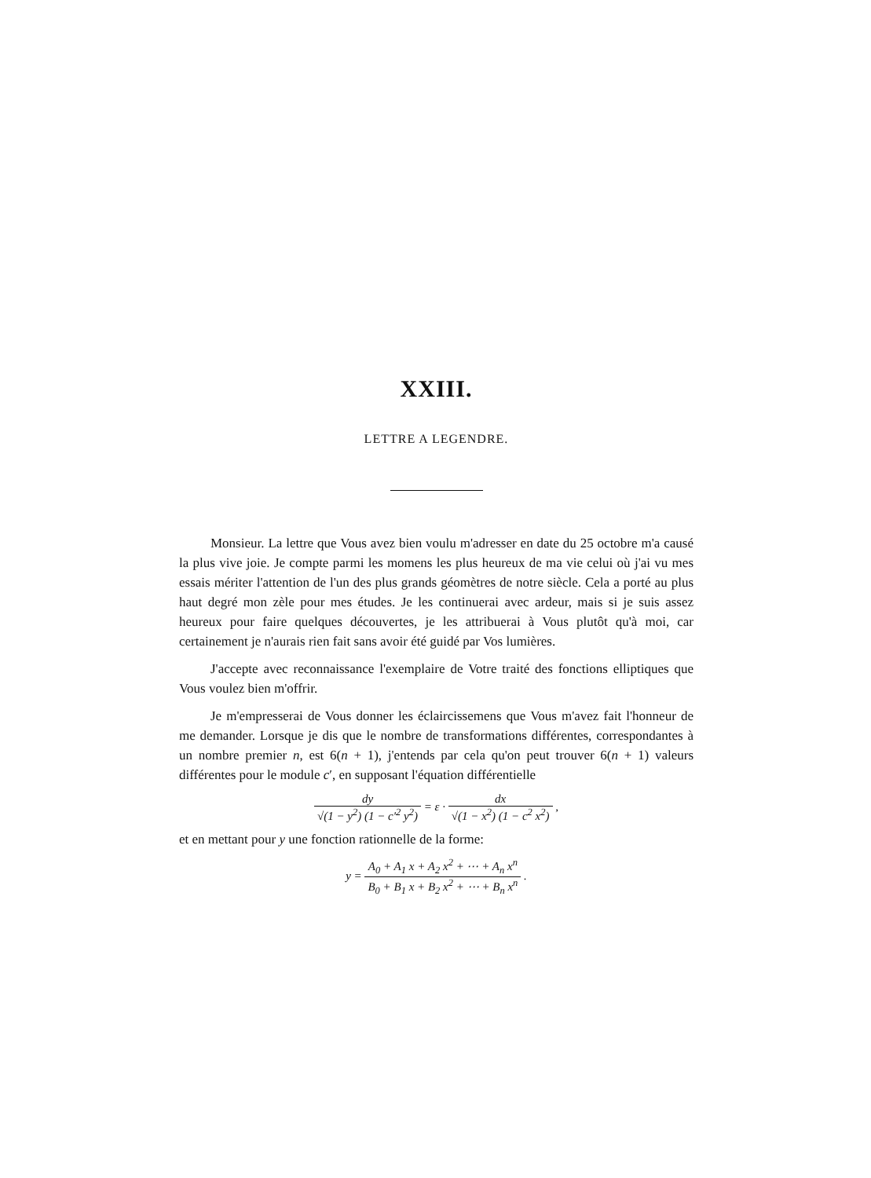XXIII.
LETTRE A LEGENDRE.
Monsieur. La lettre que Vous avez bien voulu m'adresser en date du 25 octobre m'a causé la plus vive joie. Je compte parmi les momens les plus heureux de ma vie celui où j'ai vu mes essais mériter l'attention de l'un des plus grands géomètres de notre siècle. Cela a porté au plus haut degré mon zèle pour mes études. Je les continuerai avec ardeur, mais si je suis assez heureux pour faire quelques découvertes, je les attribuerai à Vous plutôt qu'à moi, car certainement je n'aurais rien fait sans avoir été guidé par Vos lumières.
J'accepte avec reconnaissance l'exemplaire de Votre traité des fonctions elliptiques que Vous voulez bien m'offrir.
Je m'empresserai de Vous donner les éclaircissemens que Vous m'avez fait l'honneur de me demander. Lorsque je dis que le nombre de transformations différentes, correspondantes à un nombre premier n, est 6(n + 1), j'entends par cela qu'on peut trouver 6(n + 1) valeurs différentes pour le module c′, en supposant l'équation différentielle
dy √(1 − y<sup>2</sup>) (1 − c′<sup>2</sup> y<sup>2</sup>) = ε · dx √(1 − x<sup>2</sup>) (1 − c<sup>2</sup> x<sup>2</sup>) ,
et en mettant pour y une fonction rationnelle de la forme:
y = A<sub>0</sub> + A<sub>1</sub> x + A<sub>2</sub> x<sup>2</sup> + ⋯ + A<sub>n</sub> x<sup>n</sup> B<sub>0</sub> + B<sub>1</sub> x + B<sub>2</sub> x<sup>2</sup> + ⋯ + B<sub>n</sub> x<sup>n</sup> .